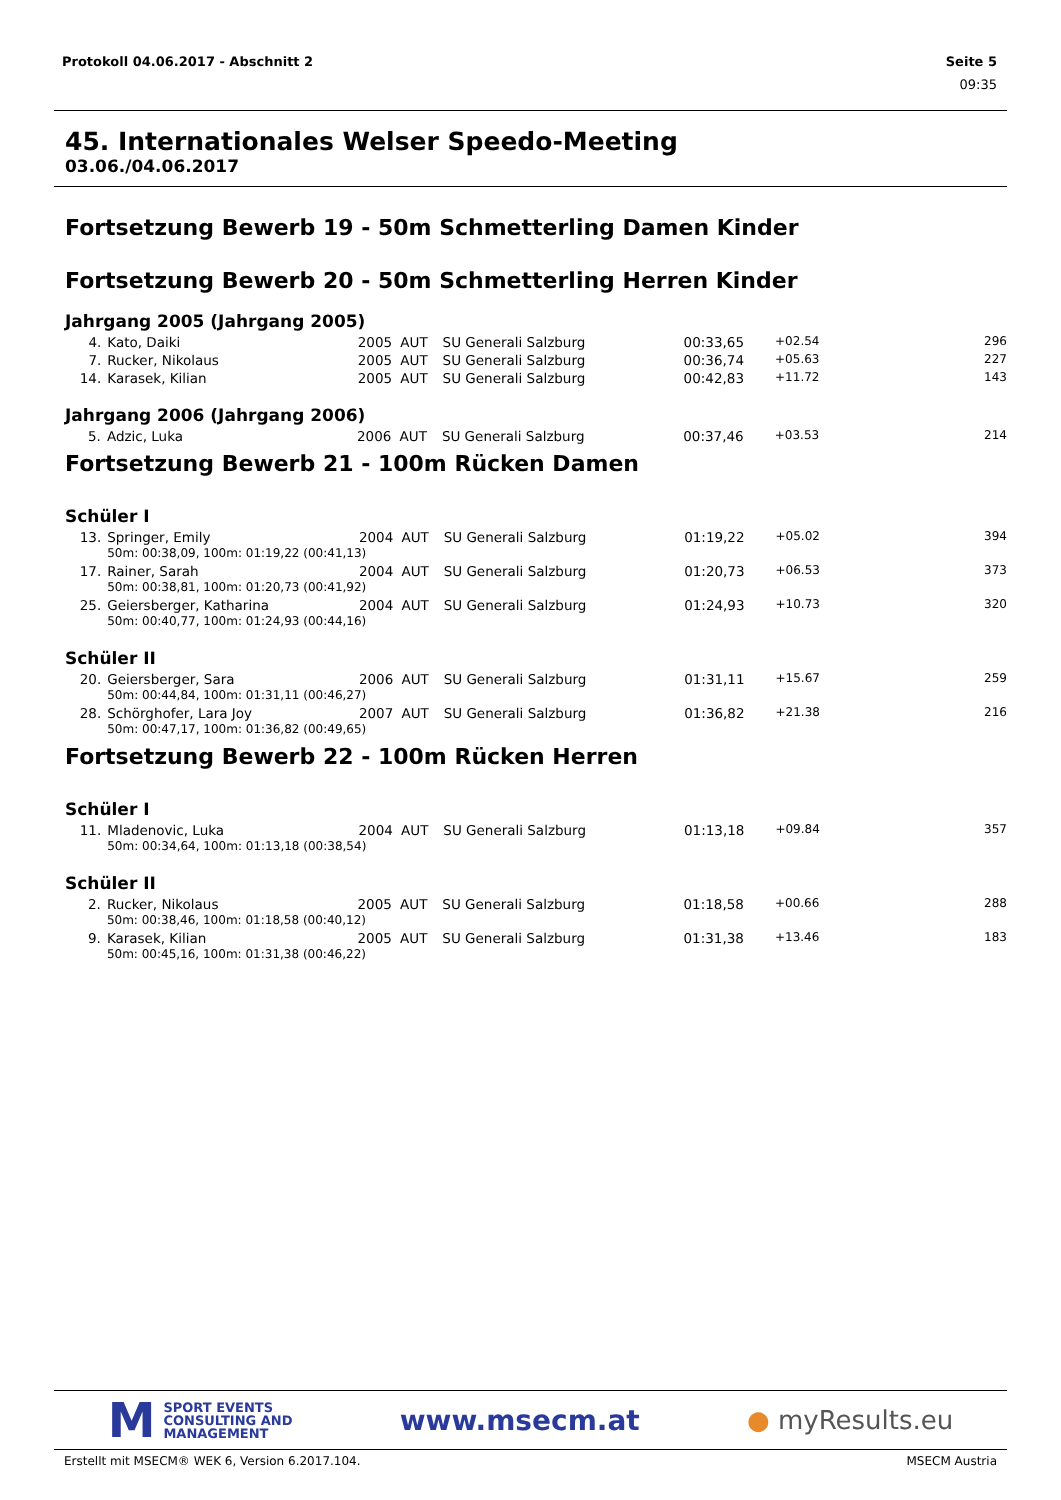Protokoll 04.06.2017 - Abschnitt 2 Seite 5
09:35
45. Internationales Welser Speedo-Meeting
03.06./04.06.2017
Fortsetzung Bewerb 19 - 50m Schmetterling Damen Kinder
Fortsetzung Bewerb 20 - 50m Schmetterling Herren Kinder
Jahrgang 2005 (Jahrgang 2005)
| 4. | Kato, Daiki | 2005 | AUT | SU Generali Salzburg | 00:33,65 | +02.54 | 296 |
| 7. | Rucker, Nikolaus | 2005 | AUT | SU Generali Salzburg | 00:36,74 | +05.63 | 227 |
| 14. | Karasek, Kilian | 2005 | AUT | SU Generali Salzburg | 00:42,83 | +11.72 | 143 |
Jahrgang 2006 (Jahrgang 2006)
| 5. | Adzic, Luka | 2006 | AUT | SU Generali Salzburg | 00:37,46 | +03.53 | 214 |
Fortsetzung Bewerb 21 - 100m Rücken Damen
Schüler I
| 13. | Springer, Emily | 2004 | AUT | SU Generali Salzburg | 01:19,22 | +05.02 | 394 |
| | 50m: 00:38,09, 100m: 01:19,22 (00:41,13) | | | | | | |
| 17. | Rainer, Sarah | 2004 | AUT | SU Generali Salzburg | 01:20,73 | +06.53 | 373 |
| | 50m: 00:38,81, 100m: 01:20,73 (00:41,92) | | | | | | |
| 25. | Geiersberger, Katharina | 2004 | AUT | SU Generali Salzburg | 01:24,93 | +10.73 | 320 |
| | 50m: 00:40,77, 100m: 01:24,93 (00:44,16) | | | | | | |
Schüler II
| 20. | Geiersberger, Sara | 2006 | AUT | SU Generali Salzburg | 01:31,11 | +15.67 | 259 |
| | 50m: 00:44,84, 100m: 01:31,11 (00:46,27) | | | | | | |
| 28. | Schörghofer, Lara Joy | 2007 | AUT | SU Generali Salzburg | 01:36,82 | +21.38 | 216 |
| | 50m: 00:47,17, 100m: 01:36,82 (00:49,65) | | | | | | |
Fortsetzung Bewerb 22 - 100m Rücken Herren
Schüler I
| 11. | Mladenovic, Luka | 2004 | AUT | SU Generali Salzburg | 01:13,18 | +09.84 | 357 |
| | 50m: 00:34,64, 100m: 01:13,18 (00:38,54) | | | | | | |
Schüler II
| 2. | Rucker, Nikolaus | 2005 | AUT | SU Generali Salzburg | 01:18,58 | +00.66 | 288 |
| | 50m: 00:38,46, 100m: 01:18,58 (00:40,12) | | | | | | |
| 9. | Karasek, Kilian | 2005 | AUT | SU Generali Salzburg | 01:31,38 | +13.46 | 183 |
| | 50m: 00:45,16, 100m: 01:31,38 (00:46,22) | | | | | | |
M
SPORT EVENTS
CONSULTING AND
MANAGEMENT
www.msecm.at ● myResults.eu
Erstellt mit MSECM® WEK 6, Version 6.2017.104. MSECM Austria